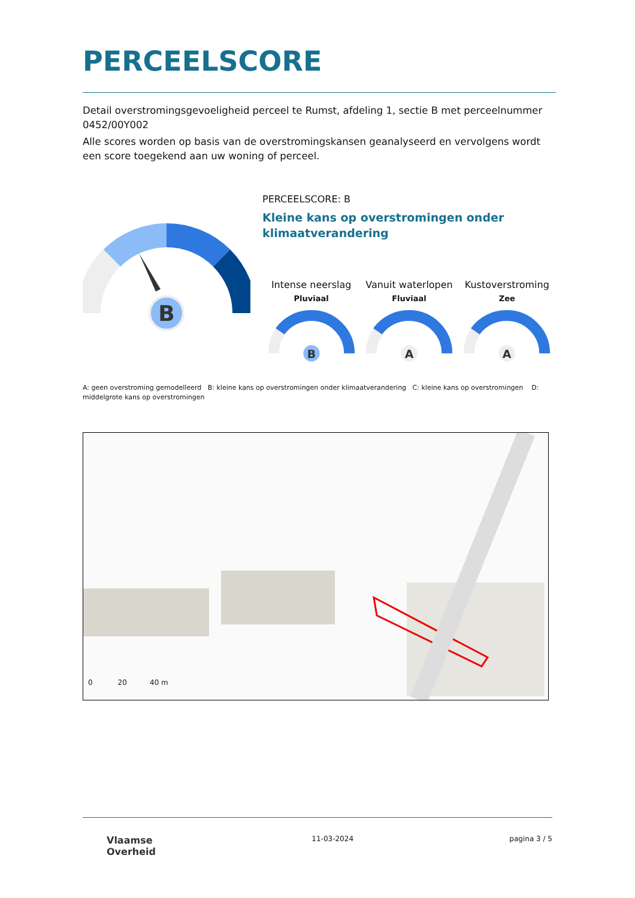PERCEELSCORE
Detail overstromingsgevoeligheid perceel te Rumst, afdeling 1, sectie B met perceelnummer 0452/00Y002
Alle scores worden op basis van de overstromingskansen geanalyseerd en vervolgens wordt een score toegekend aan uw woning of perceel.
B
PERCEELSCORE: B
Kleine kans op overstromingen onder klimaatverandering
Intense neerslag
Pluviaal
B
Vanuit waterlopen
Fluviaal
A
Kustoverstroming
Zee
A
A: geen overstroming gemodelleerd B: kleine kans op overstromingen onder klimaatverandering C: kleine kans op overstromingen D: middelgrote kans op overstromingen
0 20 40 m
Vlaamse
Overheid
11-03-2024 pagina 3 / 5